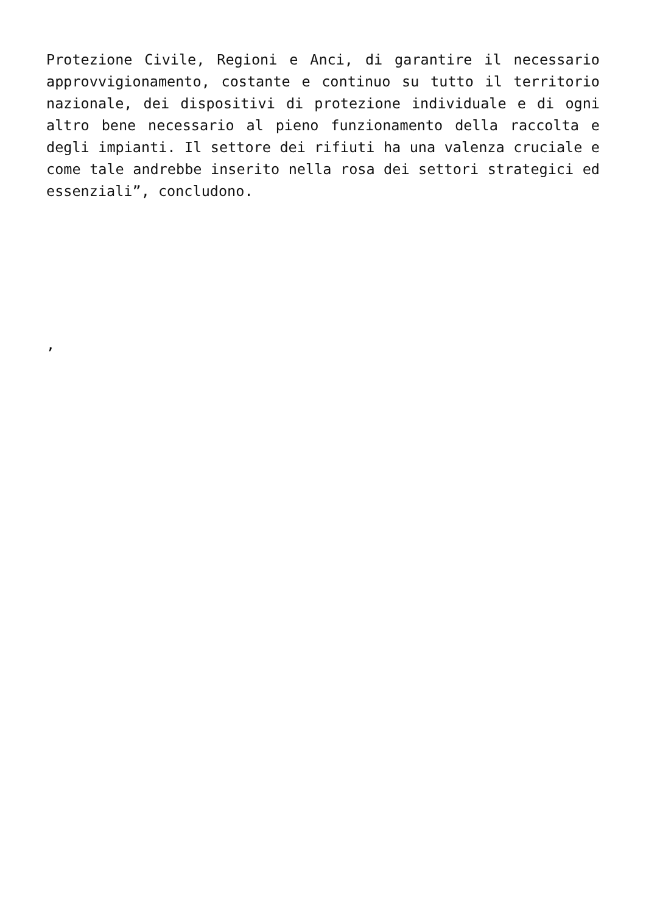Protezione Civile, Regioni e Anci, di garantire il necessario approvvigionamento, costante e continuo su tutto il territorio nazionale, dei dispositivi di protezione individuale e di ogni altro bene necessario al pieno funzionamento della raccolta e degli impianti. Il settore dei rifiuti ha una valenza cruciale e come tale andrebbe inserito nella rosa dei settori strategici ed essenziali”, concludono.
,